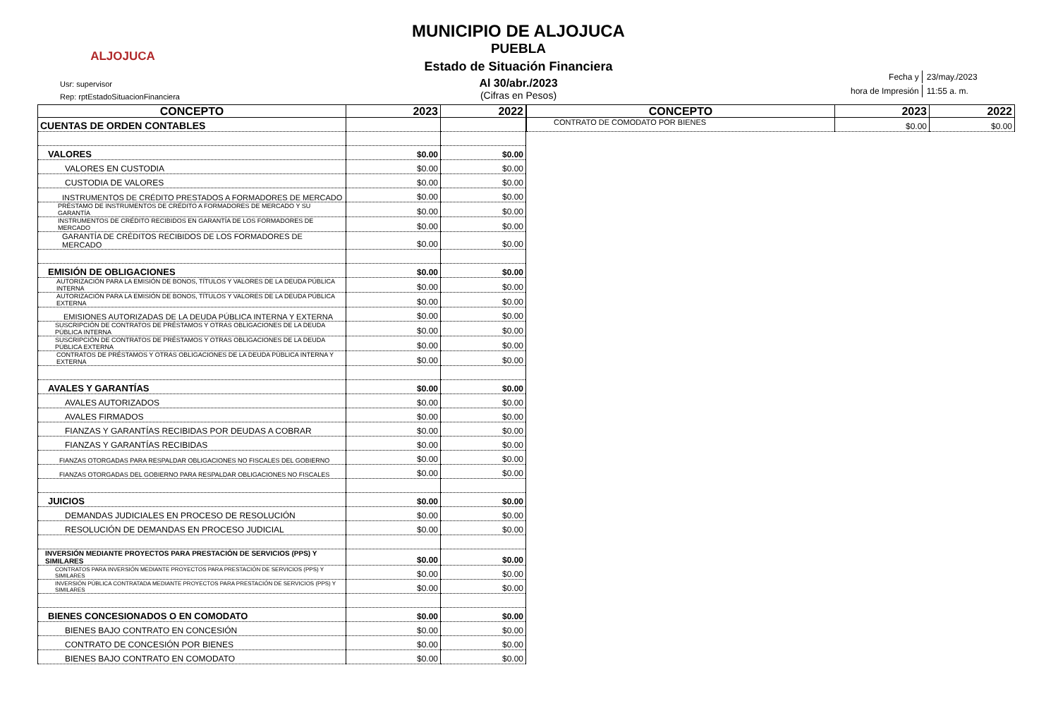ALJOJUCA
Usr: supervisor
Rep: rptEstadoSituacionFinanciera
MUNICIPIO DE ALJOJUCA
PUEBLA
Estado de Situación Financiera
Al 30/abr./2023
(Cifras en Pesos)
| Fecha y | 23/may./2023 |
| hora de Impresión | 11:55 a. m. |
| CONCEPTO | 2023 | 2022 |
| --- | --- | --- |
| CUENTAS DE ORDEN CONTABLES | | |
| VALORES | $0.00 | $0.00 |
| VALORES EN CUSTODIA | $0.00 | $0.00 |
| CUSTODIA DE VALORES | $0.00 | $0.00 |
| INSTRUMENTOS DE CRÉDITO PRESTADOS A FORMADORES DE MERCADO | $0.00 | $0.00 |
| PRÉSTAMO DE INSTRUMENTOS DE CRÉDITO A FORMADORES DE MERCADO Y SU GARANTÍA | $0.00 | $0.00 |
| INSTRUMENTOS DE CRÉDITO RECIBIDOS EN GARANTÍA DE LOS FORMADORES DE MERCADO | $0.00 | $0.00 |
| GARANTÍA DE CRÉDITOS RECIBIDOS DE LOS FORMADORES DE MERCADO | $0.00 | $0.00 |
| EMISIÓN DE OBLIGACIONES | $0.00 | $0.00 |
| AUTORIZACIÓN PARA LA EMISIÓN DE BONOS, TÍTULOS Y VALORES DE LA DEUDA PÚBLICA INTERNA | $0.00 | $0.00 |
| AUTORIZACIÓN PARA LA EMISIÓN DE BONOS, TÍTULOS Y VALORES DE LA DEUDA PÚBLICA EXTERNA | $0.00 | $0.00 |
| EMISIONES AUTORIZADAS DE LA DEUDA PÚBLICA INTERNA Y EXTERNA | $0.00 | $0.00 |
| SUSCRIPCIÓN DE CONTRATOS DE PRÉSTAMOS Y OTRAS OBLIGACIONES DE LA DEUDA PÚBLICA INTERNA | $0.00 | $0.00 |
| SUSCRIPCIÓN DE CONTRATOS DE PRÉSTAMOS Y OTRAS OBLIGACIONES DE LA DEUDA PÚBLICA EXTERNA | $0.00 | $0.00 |
| CONTRATOS DE PRÉSTAMOS Y OTRAS OBLIGACIONES DE LA DEUDA PÚBLICA INTERNA Y EXTERNA | $0.00 | $0.00 |
| AVALES Y GARANTÍAS | $0.00 | $0.00 |
| AVALES AUTORIZADOS | $0.00 | $0.00 |
| AVALES FIRMADOS | $0.00 | $0.00 |
| FIANZAS Y GARANTÍAS RECIBIDAS POR DEUDAS A COBRAR | $0.00 | $0.00 |
| FIANZAS Y GARANTÍAS RECIBIDAS | $0.00 | $0.00 |
| FIANZAS OTORGADAS PARA RESPALDAR OBLIGACIONES NO FISCALES DEL GOBIERNO | $0.00 | $0.00 |
| FIANZAS OTORGADAS DEL GOBIERNO PARA RESPALDAR OBLIGACIONES NO FISCALES | $0.00 | $0.00 |
| JUICIOS | $0.00 | $0.00 |
| DEMANDAS JUDICIALES EN PROCESO DE RESOLUCIÓN | $0.00 | $0.00 |
| RESOLUCIÓN DE DEMANDAS EN PROCESO JUDICIAL | $0.00 | $0.00 |
| INVERSIÓN MEDIANTE PROYECTOS PARA PRESTACIÓN DE SERVICIOS (PPS) Y SIMILARES | $0.00 | $0.00 |
| CONTRATOS PARA INVERSIÓN MEDIANTE PROYECTOS PARA PRESTACIÓN DE SERVICIOS (PPS) Y SIMILARES | $0.00 | $0.00 |
| INVERSIÓN PÚBLICA CONTRATADA MEDIANTE PROYECTOS PARA PRESTACIÓN DE SERVICIOS (PPS) Y SIMILARES | $0.00 | $0.00 |
| BIENES CONCESIONADOS O EN COMODATO | $0.00 | $0.00 |
| BIENES BAJO CONTRATO EN CONCESIÓN | $0.00 | $0.00 |
| CONTRATO DE CONCESIÓN POR BIENES | $0.00 | $0.00 |
| BIENES BAJO CONTRATO EN COMODATO | $0.00 | $0.00 |
| CONCEPTO | 2023 | 2022 |
| --- | --- | --- |
| CONTRATO DE COMODATO POR BIENES | $0.00 | $0.00 |